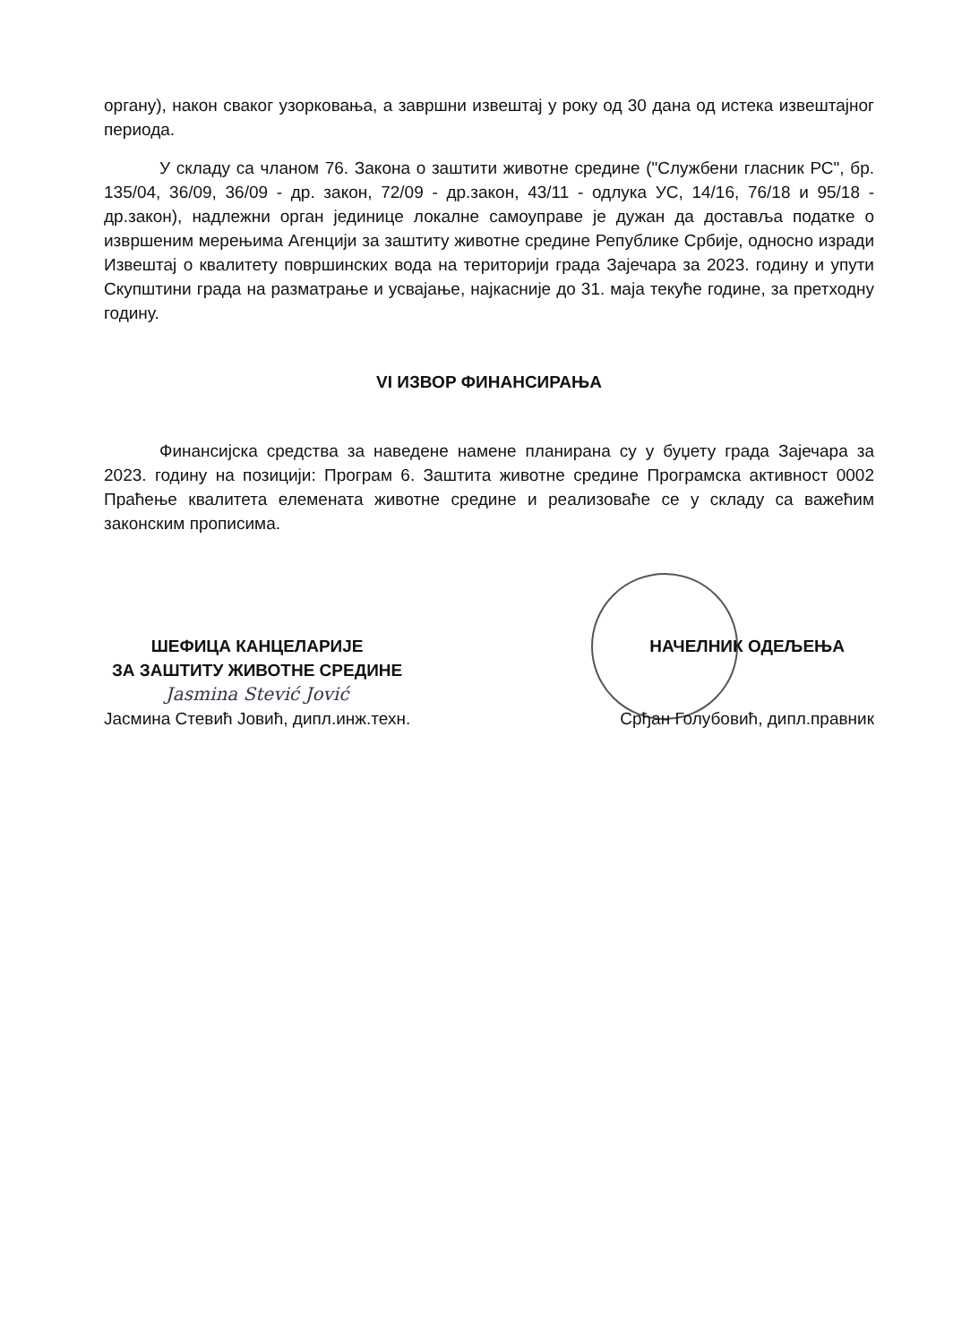органу), након сваког узорковања, а завршни извештај у року од 30 дана од истека извештајног периода.
У складу са чланом 76. Закона о заштити животне средине ("Службени гласник РС", бр. 135/04, 36/09, 36/09 - др. закон, 72/09 - др.закон, 43/11 - одлука УС, 14/16, 76/18 и 95/18 - др.закон), надлежни орган јединице локалне самоуправе је дужан да доставља податке о извршеним мерењима Агенцији за заштиту животне средине Републике Србије, односно изради Извештај о квалитету површинских вода на територији града Зајечара за 2023. годину и упути Скупштини града на разматрање и усвајање, најкасније до 31. маја текуће године, за претходну годину.
VI ИЗВОР ФИНАНСИРАЊА
Финансијска средства за наведене намене планирана су у буџету града Зајечара за 2023. годину на позицији: Програм 6. Заштита животне средине Програмска активност 0002 Праћење квалитета елемената животне средине и реализоваће се у складу са важећим законским прописима.
ШЕФИЦА КАНЦЕЛАРИЈЕ
ЗА ЗАШТИТУ ЖИВОТНЕ СРЕДИНЕ
Jasmina Stević Jović
Јасмина Стевић Јовић, дипл.инж.техн.
НАЧЕЛНИК ОДЕЉЕЊА
Срђан Голубовић, дипл.правник